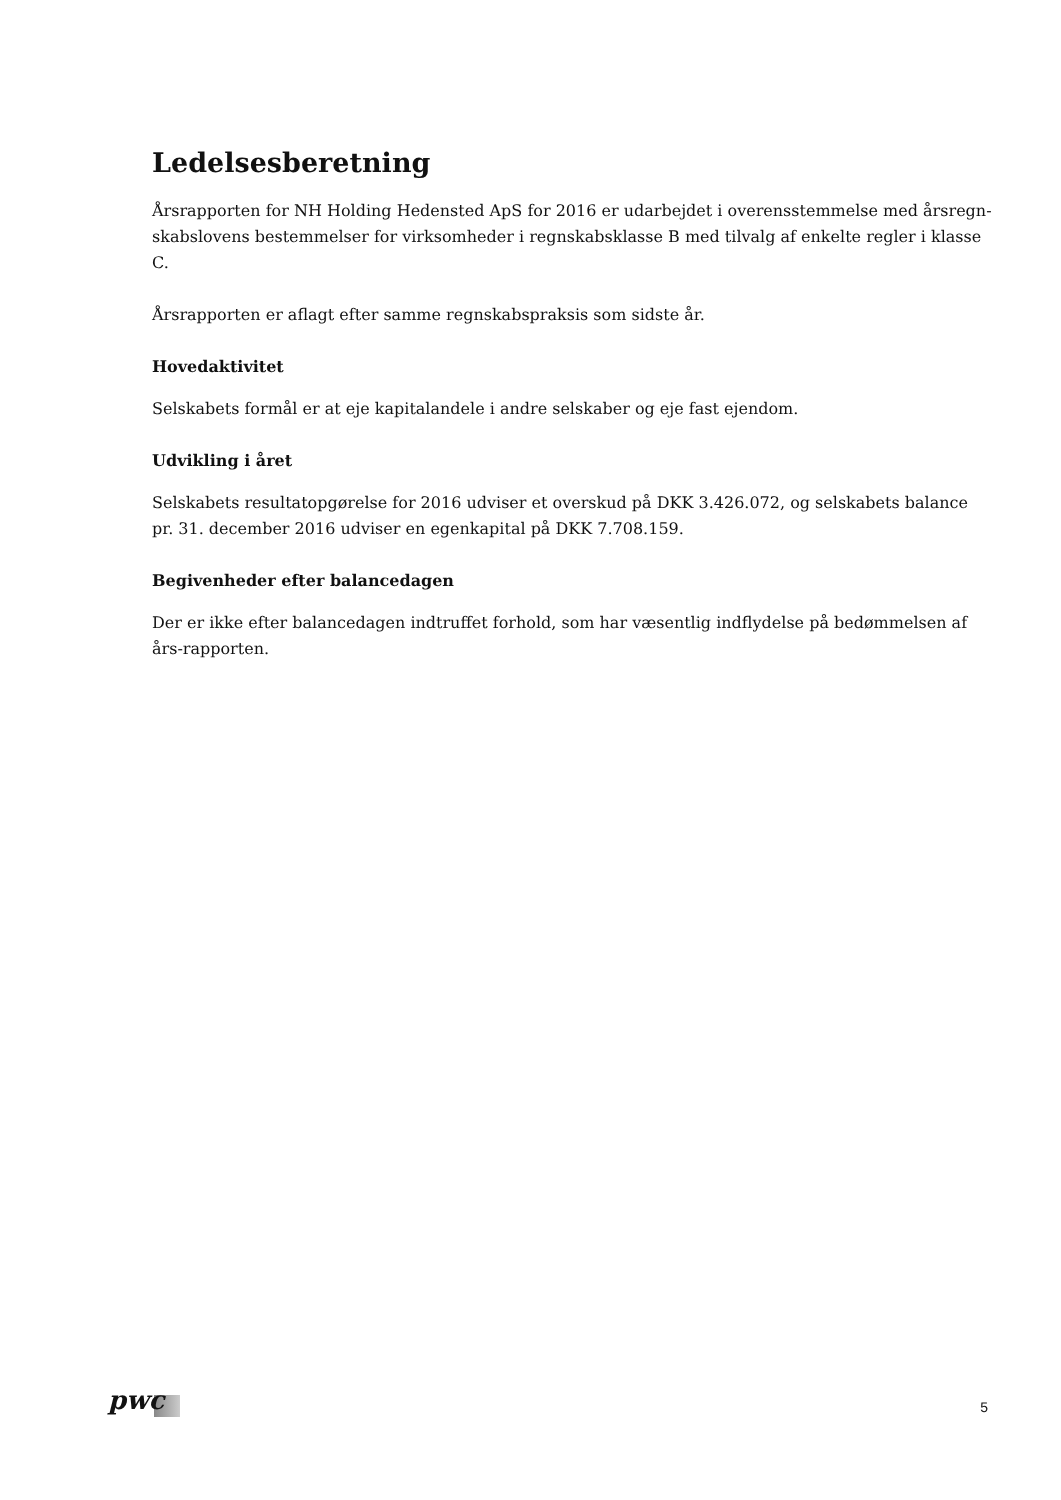Ledelsesberetning
Årsrapporten for NH Holding Hedensted ApS for 2016 er udarbejdet i overensstemmelse med årsregn-skabslovens bestemmelser for virksomheder i regnskabsklasse B med tilvalg af enkelte regler i klasse C.
Årsrapporten er aflagt efter samme regnskabspraksis som sidste år.
Hovedaktivitet
Selskabets formål er at eje kapitalandele i andre selskaber og eje fast ejendom.
Udvikling i året
Selskabets resultatopgørelse for 2016 udviser et overskud på DKK 3.426.072, og selskabets balance pr. 31. december 2016 udviser en egenkapital på DKK 7.708.159.
Begivenheder efter balancedagen
Der er ikke efter balancedagen indtruffet forhold, som har væsentlig indflydelse på bedømmelsen af års-rapporten.
pwc 5